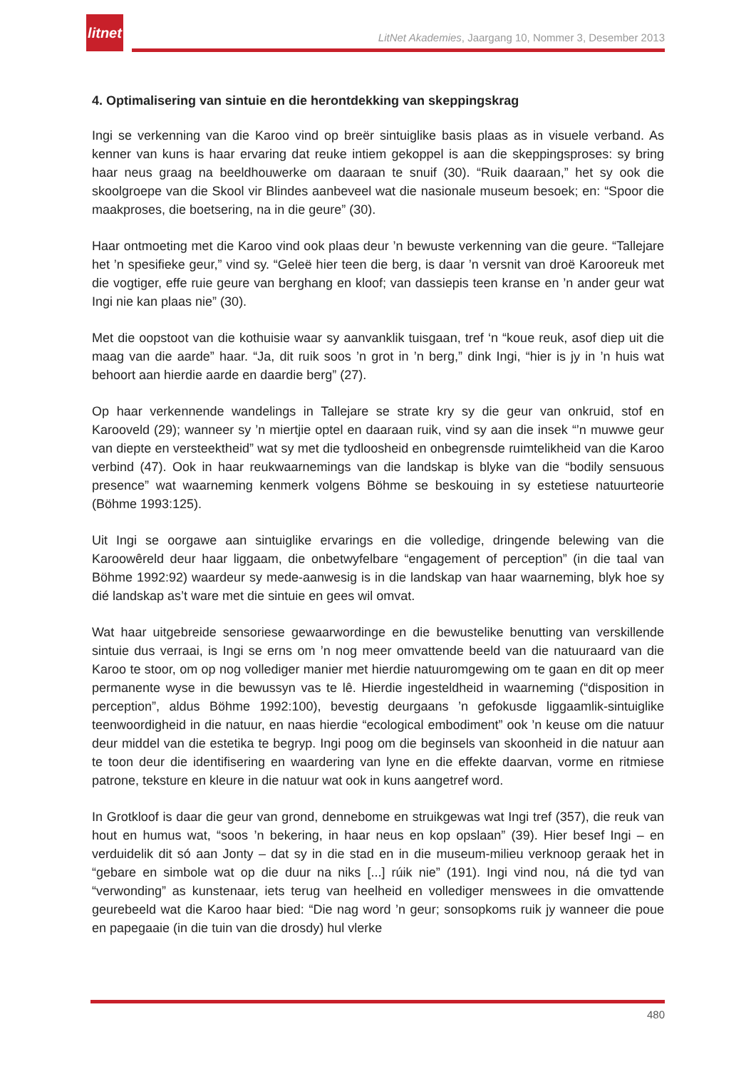litnet
LitNet Akademies, Jaargang 10, Nommer 3, Desember 2013
4. Optimalisering van sintuie en die herontdekking van skeppingskrag
Ingi se verkenning van die Karoo vind op breër sintuiglike basis plaas as in visuele verband. As kenner van kuns is haar ervaring dat reuke intiem gekoppel is aan die skeppingsproses: sy bring haar neus graag na beeldhouwerke om daaraan te snuif (30). “Ruik daaraan,” het sy ook die skoolgroepe van die Skool vir Blindes aanbeveel wat die nasionale museum besoek; en: “Spoor die maakproses, die boetsering, na in die geure” (30).
Haar ontmoeting met die Karoo vind ook plaas deur ’n bewuste verkenning van die geure. “Tallejare het ’n spesifieke geur,” vind sy. “Geleë hier teen die berg, is daar ’n versnit van droë Karooreuk met die vogtiger, effe ruie geure van berghang en kloof; van dassiepis teen kranse en ’n ander geur wat Ingi nie kan plaas nie” (30).
Met die oopstoot van die kothuisie waar sy aanvanklik tuisgaan, tref ‘n “koue reuk, asof diep uit die maag van die aarde” haar. “Ja, dit ruik soos ’n grot in ’n berg,” dink Ingi, “hier is jy in ’n huis wat behoort aan hierdie aarde en daardie berg” (27).
Op haar verkennende wandelings in Tallejare se strate kry sy die geur van onkruid, stof en Karooveld (29); wanneer sy ’n miertjie optel en daaraan ruik, vind sy aan die insek “’n muwwe geur van diepte en versteektheid” wat sy met die tydloosheid en onbegrensde ruimtelikheid van die Karoo verbind (47). Ook in haar reukwaarnemings van die landskap is blyke van die “bodily sensuous presence” wat waarneming kenmerk volgens Böhme se beskouing in sy estetiese natuurteorie (Böhme 1993:125).
Uit Ingi se oorgawe aan sintuiglike ervarings en die volledige, dringende belewing van die Karoowêreld deur haar liggaam, die onbetwyfelbare “engagement of perception” (in die taal van Böhme 1992:92) waardeur sy mede-aanwesig is in die landskap van haar waarneming, blyk hoe sy dié landskap as’t ware met die sintuie en gees wil omvat.
Wat haar uitgebreide sensoriese gewaarwordinge en die bewustelike benutting van verskillende sintuie dus verraai, is Ingi se erns om ’n nog meer omvattende beeld van die natuuraard van die Karoo te stoor, om op nog vollediger manier met hierdie natuuromgewing om te gaan en dit op meer permanente wyse in die bewussyn vas te lê. Hierdie ingesteldheid in waarneming (“disposition in perception”, aldus Böhme 1992:100), bevestig deurgaans ’n gefokusde liggaamlik-sintuiglike teenwoordigheid in die natuur, en naas hierdie “ecological embodiment” ook ’n keuse om die natuur deur middel van die estetika te begryp. Ingi poog om die beginsels van skoonheid in die natuur aan te toon deur die identifisering en waardering van lyne en die effekte daarvan, vorme en ritmiese patrone, teksture en kleure in die natuur wat ook in kuns aangetref word.
In Grotkloof is daar die geur van grond, dennebome en struikgewas wat Ingi tref (357), die reuk van hout en humus wat, “soos ’n bekering, in haar neus en kop opslaan” (39). Hier besef Ingi – en verduidelik dit só aan Jonty – dat sy in die stad en in die museum-milieu verknoop geraak het in “gebare en simbole wat op die duur na niks [...] rúik nie” (191). Ingi vind nou, ná die tyd van “verwonding” as kunstenaar, iets terug van heelheid en vollediger menswees in die omvattende geurebeeld wat die Karoo haar bied: “Die nag word ’n geur; sonsopkoms ruik jy wanneer die poue en papegaaie (in die tuin van die drosdy) hul vlerke
480